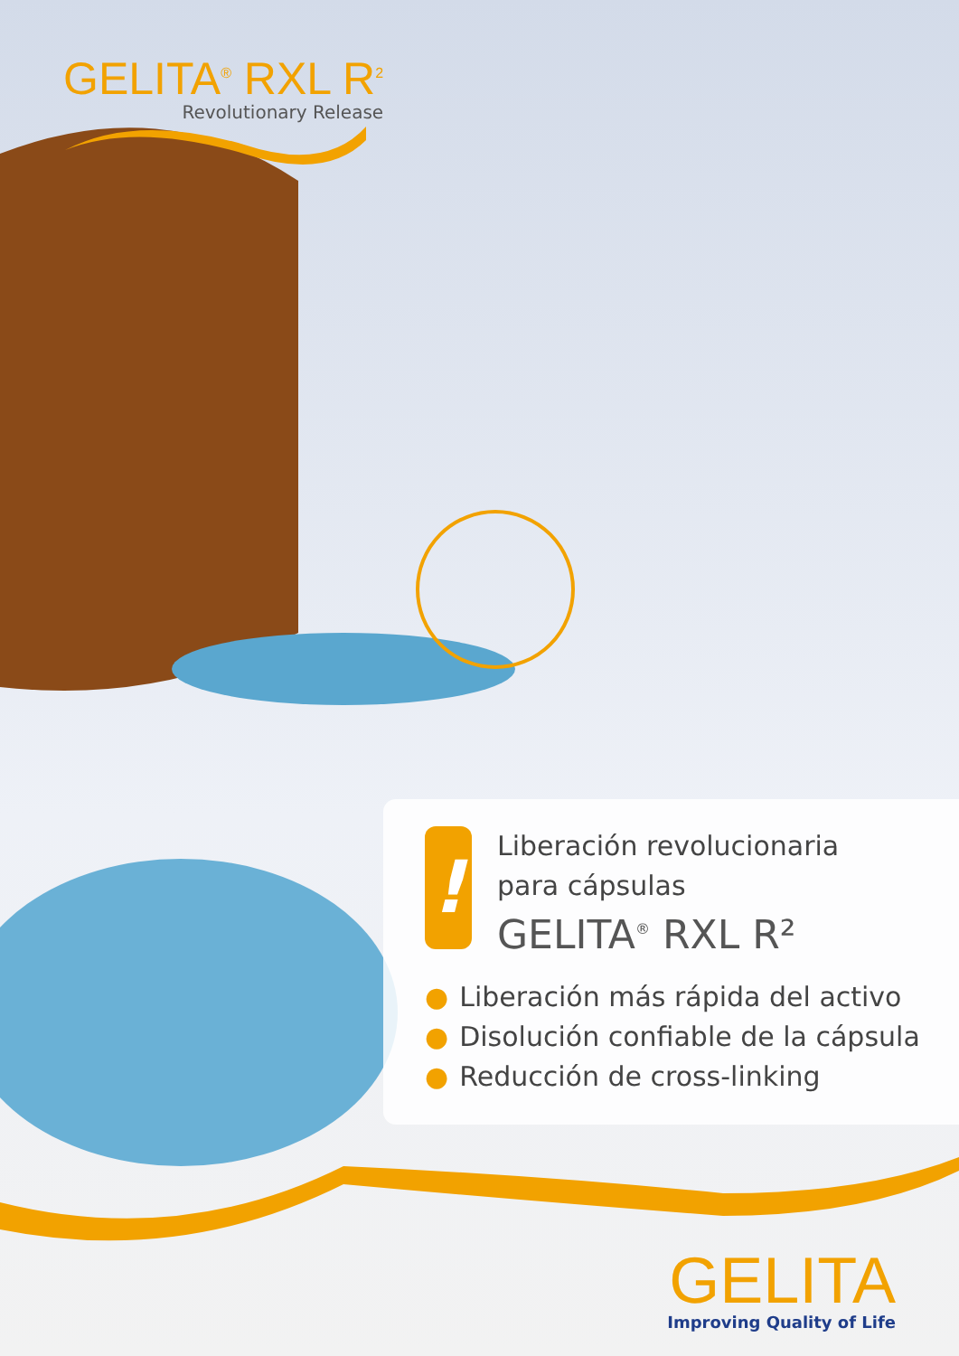GELITA<sup>®</sup> RXL R<sup>2</sup>
Revolutionary Release
!
Liberación revolucionaria
para cápsulas
GELITA<sup>®</sup> RXL R²
● Liberación más rápida del activo
● Disolución confiable de la cápsula
● Reducción de cross-linking
GELITA
Improving Quality of Life